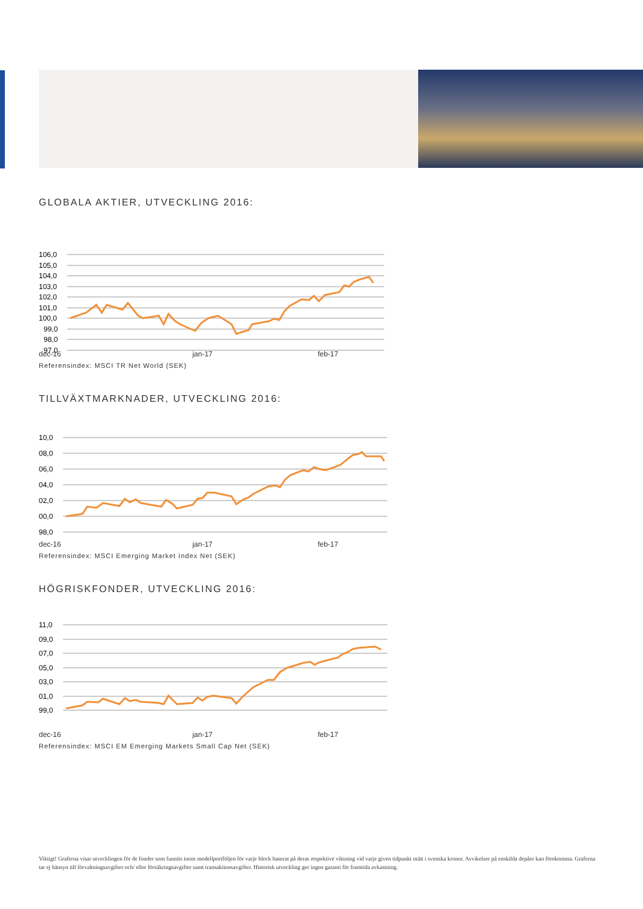GLOBALA AKTIER, UTVECKLING 2016:
106,0
105,0
104,0
103,0
102,0
101,0
100,0
99,0
98,0
97,0
dec-16 jan-17 feb-17
Referensindex: MSCI TR Net World (SEK)
TILLVÄXTMARKNADER, UTVECKLING 2016:
10,0
08,0
06,0
04,0
02,0
00,0
98,0
dec-16 jan-17 feb-17
Referensindex: MSCI Emerging Market Index Net (SEK)
HÖGRISKFONDER, UTVECKLING 2016:
11,0
09,0
07,0
05,0
03,0
01,0
99,0
dec-16 jan-17 feb-17
Referensindex: MSCI EM Emerging Markets Small Cap Net (SEK)
Viktigt! Graferna visar utvecklingen för de fonder som funnits inom modellportföljen för varje block baserat på deras respektive viktning vid varje given tidpunkt mätt i svenska kronor. Avvikelser på enskilda depåer kan förekomma. Graferna tar ej hänsyn till förvaltningsavgifter och/ eller försäkringsavgifter samt transaktionsavgifter. Historisk utveckling ger ingen garanti för framtida avkastning.